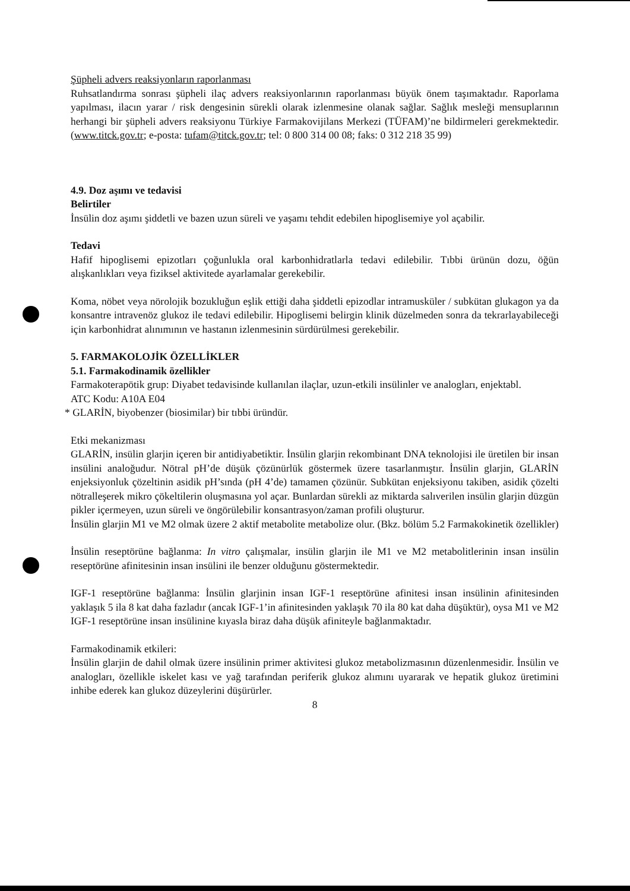Şüpheli advers reaksiyonların raporlanması
Ruhsatlandırma sonrası şüpheli ilaç advers reaksiyonlarının raporlanması büyük önem taşımaktadır. Raporlama yapılması, ilacın yarar / risk dengesinin sürekli olarak izlenmesine olanak sağlar. Sağlık mesleği mensuplarının herhangi bir şüpheli advers reaksiyonu Türkiye Farmakovijilans Merkezi (TÜFAM)’ne bildirmeleri gerekmektedir. (www.titck.gov.tr; e-posta: tufam@titck.gov.tr; tel: 0 800 314 00 08; faks: 0 312 218 35 99)
4.9. Doz aşımı ve tedavisi
Belirtiler
İnsülin doz aşımı şiddetli ve bazen uzun süreli ve yaşamı tehdit edebilen hipoglisemiye yol açabilir.
Tedavi
Hafif hipoglisemi epizotları çoğunlukla oral karbonhidratlarla tedavi edilebilir. Tıbbi ürünün dozu, öğün alışkanlıkları veya fiziksel aktivitede ayarlamalar gerekebilir.
Koma, nöbet veya nörolojik bozukluğun eşlik ettiği daha şiddetli epizodlar intramusküler / subkütan glukagon ya da konsantre intravenöz glukoz ile tedavi edilebilir. Hipoglisemi belirgin klinik düzelmeden sonra da tekrarlayabileceği için karbonhidrat alınımının ve hastanın izlenmesinin sürdürülmesi gerekebilir.
5. FARMAKOLOJİK ÖZELLİKLER
5.1. Farmakodinamik özellikler
Farmakoterapötik grup: Diyabet tedavisinde kullanılan ilaçlar, uzun-etkili insülinler ve analogları, enjektabl.
ATC Kodu: A10A E04
* GLARİN, biyobenzer (biosimilar) bir tıbbi üründür.
Etki mekanizması
GLARİN, insülin glarjin içeren bir antidiyabetiktir. İnsülin glarjin rekombinant DNA teknolojisi ile üretilen bir insan insülini analoğudur. Nötral pH’de düşük çözünürlük göstermek üzere tasarlanmıştır. İnsülin glarjin, GLARİN enjeksiyonluk çözeltinin asidik pH’sında (pH 4’de) tamamen çözünür. Subkütan enjeksiyonu takiben, asidik çözelti nötralleşerek mikro çökeltilerin oluşmasına yol açar. Bunlardan sürekli az miktarda salıverilen insülin glarjin düzgün pikler içermeyen, uzun süreli ve öngörülebilir konsantrasyon/zaman profili oluşturur.
İnsülin glarjin M1 ve M2 olmak üzere 2 aktif metabolite metabolize olur. (Bkz. bölüm 5.2 Farmakokinetik özellikler)
İnsülin reseptörüne bağlanma: In vitro çalışmalar, insülin glarjin ile M1 ve M2 metabolitlerinin insan insülin reseptörüne afinitesinin insan insülini ile benzer olduğunu göstermektedir.
IGF-1 reseptörüne bağlanma: İnsülin glarjinin insan IGF-1 reseptörüne afinitesi insan insülinin afinitesinden yaklaşık 5 ila 8 kat daha fazladır (ancak IGF-1’in afinitesinden yaklaşık 70 ila 80 kat daha düşüktür), oysa M1 ve M2 IGF-1 reseptörüne insan insülinine kıyasla biraz daha düşük afiniteyle bağlanmaktadır.
Farmakodinamik etkileri:
İnsülin glarjin de dahil olmak üzere insülinin primer aktivitesi glukoz metabolizmasının düzenlenmesidir. İnsülin ve analogları, özellikle iskelet kası ve yağ tarafından periferik glukoz alımını uyararak ve hepatik glukoz üretimini inhibe ederek kan glukoz düzeylerini düşürürler.
8